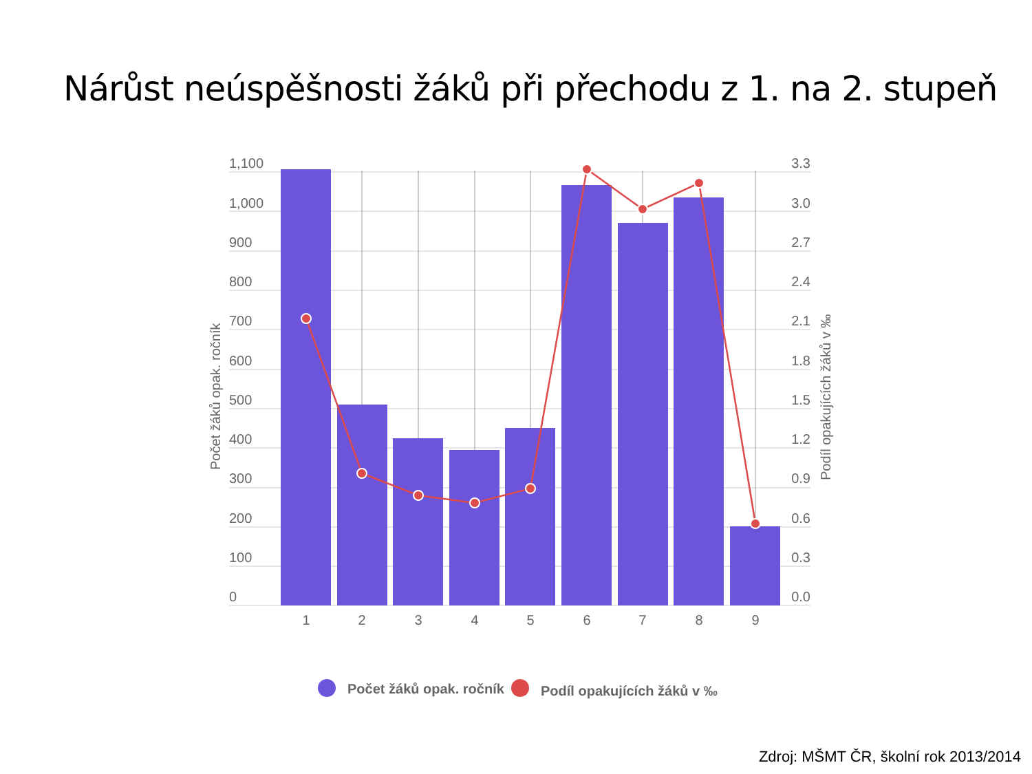Nárůst neúspěšnosti žáků při přechodu z 1. na 2. stupeň
1,100
1,000
900
800
700
600
500
400
300
200
100
0
3.3
3.0
2.7
2.4
2.1
1.8
1.5
1.2
0.9
0.6
0.3
0.0
1
2
3
4
5
6
7
8
9
Počet žáků opak. ročník
Podíl opakujících žáků v ‰
Počet žáků opak. ročník
Podíl opakujících žáků v ‰
Zdroj: MŠMT ČR, školní rok 2013/2014